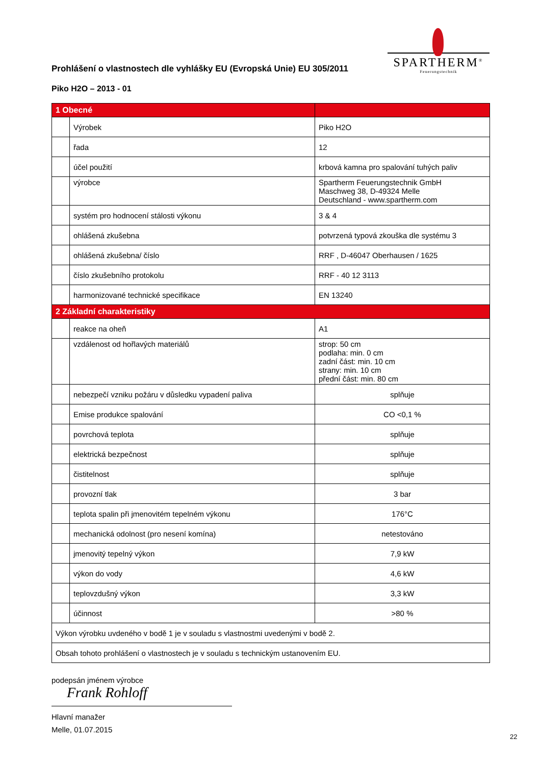SPARTHERM<sup>®</sup>
Feuerungstechnik
Prohlášení o vlastnostech dle vyhlášky EU (Evropská Unie) EU 305/2011
Piko H2O – 2013 - 01
| 1 Obecné | | |
| | Výrobek | Piko H2O |
| | řada | 12 |
| | účel použití | krbová kamna pro spalování tuhých paliv |
| | výrobce | Spartherm Feuerungstechnik GmbH Maschweg 38, D-49324 Melle Deutschland - www.spartherm.com |
| | systém pro hodnocení stálosti výkonu | 3 & 4 |
| | ohlášená zkušebna | potvrzená typová zkouška dle systému 3 |
| | ohlášená zkušebna/ číslo | RRF , D-46047 Oberhausen / 1625 |
| | číslo zkušebního protokolu | RRF - 40 12 3113 |
| | harmonizované technické specifikace | EN 13240 |
| 2 Základní charakteristiky | | |
| | reakce na oheň | A1 |
| | vzdálenost od hořlavých materiálů | strop: 50 cm podlaha: min. 0 cm zadní část: min. 10 cm strany: min. 10 cm přední část: min. 80 cm |
| | nebezpečí vzniku požáru v důsledku vypadení paliva | splňuje |
| | Emise produkce spalování | CO <0,1 % |
| | povrchová teplota | splňuje |
| | elektrická bezpečnost | splňuje |
| | čistitelnost | splňuje |
| | provozní tlak | 3 bar |
| | teplota spalin při jmenovitém tepelném výkonu | 176°C |
| | mechanická odolnost (pro nesení komína) | netestováno |
| | jmenovitý tepelný výkon | 7,9 kW |
| | výkon do vody | 4,6 kW |
| | teplovzdušný výkon | 3,3 kW |
| | účinnost | >80 % |
| Výkon výrobku uvdeného v bodě 1 je v souladu s vlastnostmi uvedenými v bodě 2. | | |
| Obsah tohoto prohlášení o vlastnostech je v souladu s technickým ustanovením EU. | | |
podepsán jménem výrobce
Frank Rohloff
Hlavní manažer
Melle, 01.07.2015
22